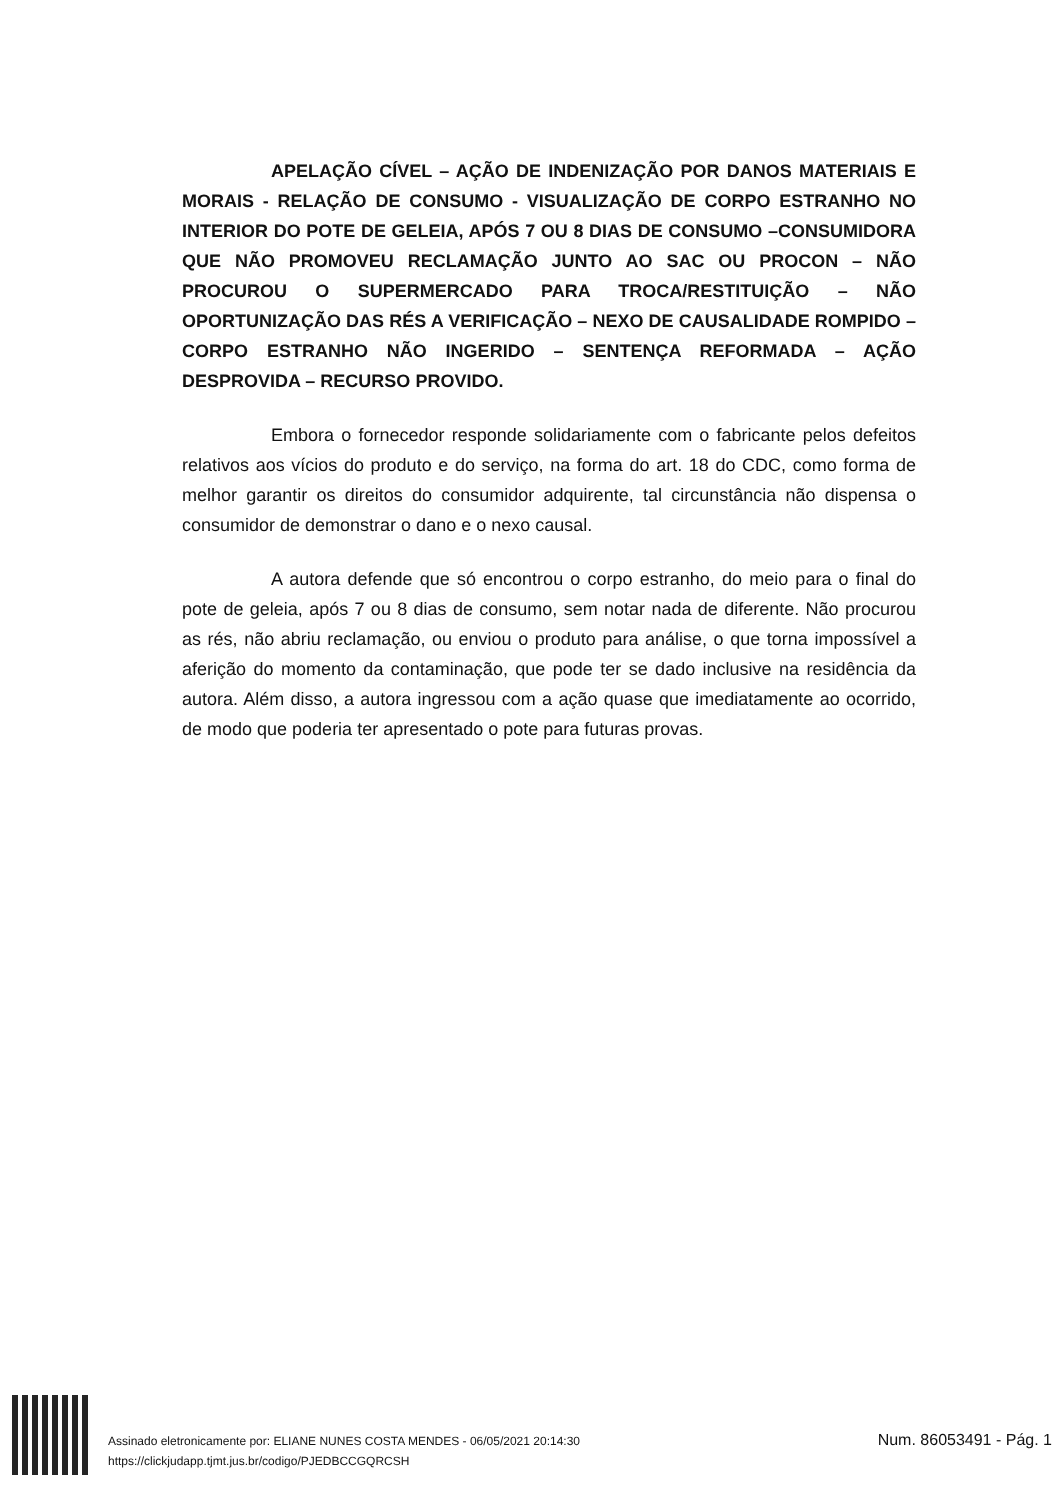APELAÇÃO CÍVEL – AÇÃO DE INDENIZAÇÃO POR DANOS MATERIAIS E MORAIS - RELAÇÃO DE CONSUMO - VISUALIZAÇÃO DE CORPO ESTRANHO NO INTERIOR DO POTE DE GELEIA, APÓS 7 OU 8 DIAS DE CONSUMO –CONSUMIDORA QUE NÃO PROMOVEU RECLAMAÇÃO JUNTO AO SAC OU PROCON – NÃO PROCUROU O SUPERMERCADO PARA TROCA/RESTITUIÇÃO – NÃO OPORTUNIZAÇÃO DAS RÉS A VERIFICAÇÃO – NEXO DE CAUSALIDADE ROMPIDO – CORPO ESTRANHO NÃO INGERIDO – SENTENÇA REFORMADA – AÇÃO DESPROVIDA – RECURSO PROVIDO.
Embora o fornecedor responde solidariamente com o fabricante pelos defeitos relativos aos vícios do produto e do serviço, na forma do art. 18 do CDC, como forma de melhor garantir os direitos do consumidor adquirente, tal circunstância não dispensa o consumidor de demonstrar o dano e o nexo causal.
A autora defende que só encontrou o corpo estranho, do meio para o final do pote de geleia, após 7 ou 8 dias de consumo, sem notar nada de diferente. Não procurou as rés, não abriu reclamação, ou enviou o produto para análise, o que torna impossível a aferição do momento da contaminação, que pode ter se dado inclusive na residência da autora. Além disso, a autora ingressou com a ação quase que imediatamente ao ocorrido, de modo que poderia ter apresentado o pote para futuras provas.
Assinado eletronicamente por: ELIANE NUNES COSTA MENDES - 06/05/2021 20:14:30
https://clickjudapp.tjmt.jus.br/codigo/PJEDBCCGQRCSH
Num. 86053491 - Pág. 1